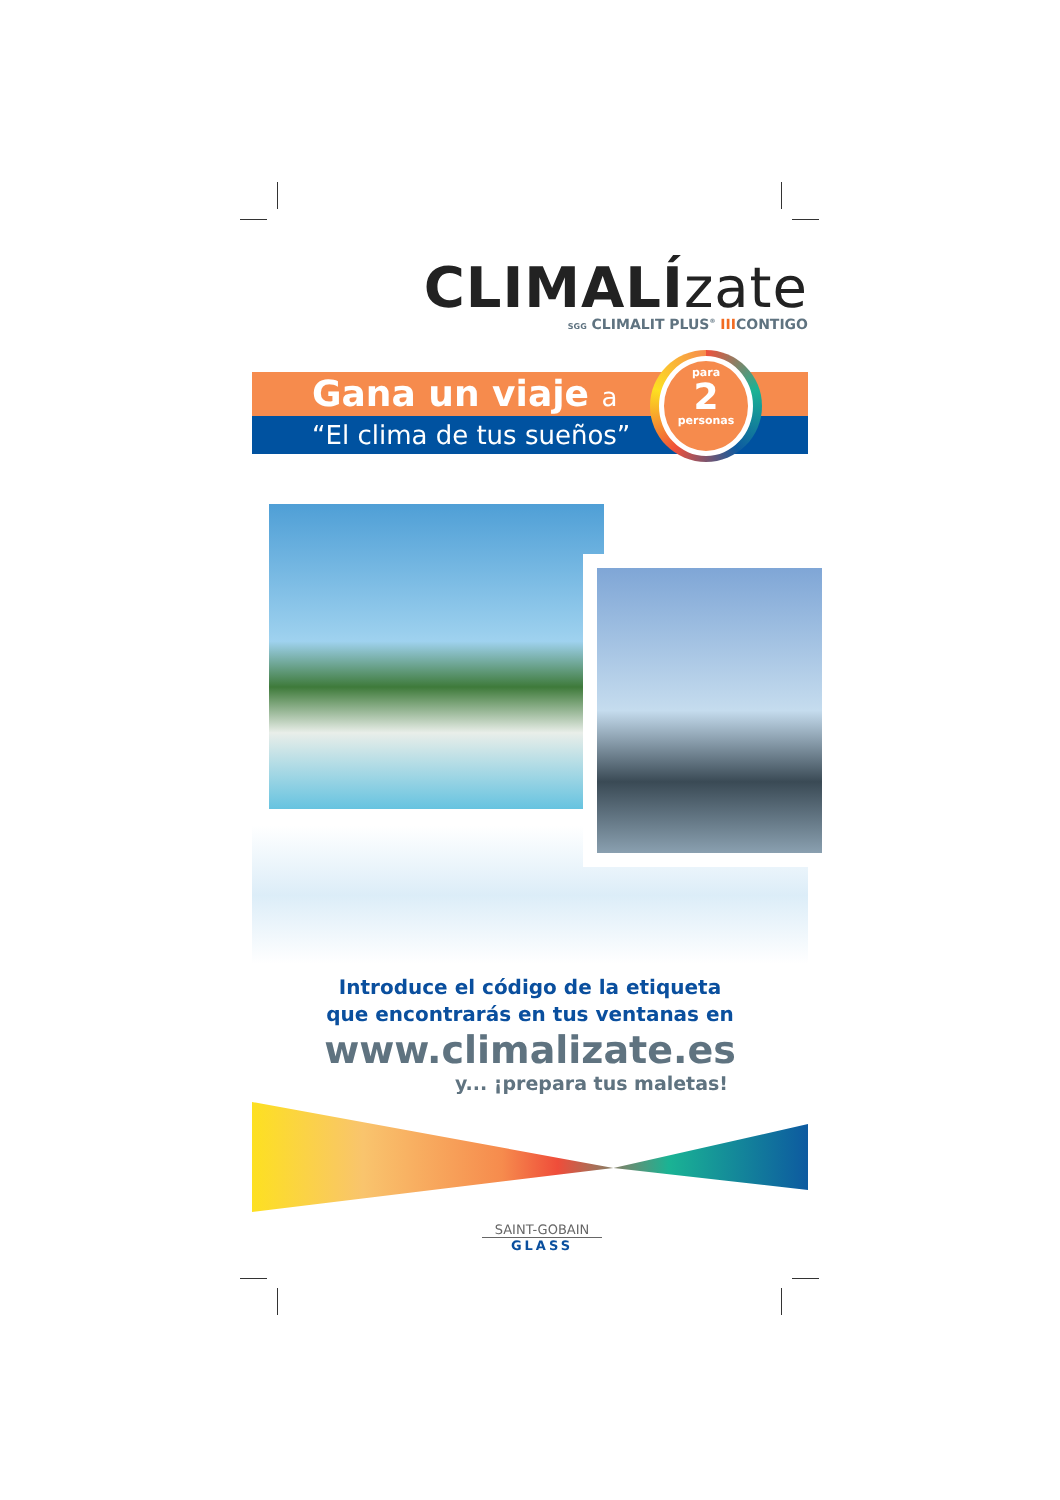CLIMALÍzate
SGG CLIMALIT PLUS<sup>®</sup> IIICONTIGO
Gana un viaje a
“El clima de tus sueños”
para
2
personas
Introduce el código de la etiqueta
que encontrarás en tus ventanas en
www.climalizate.es
y... ¡prepara tus maletas!
SAINT-GOBAIN
GLASS